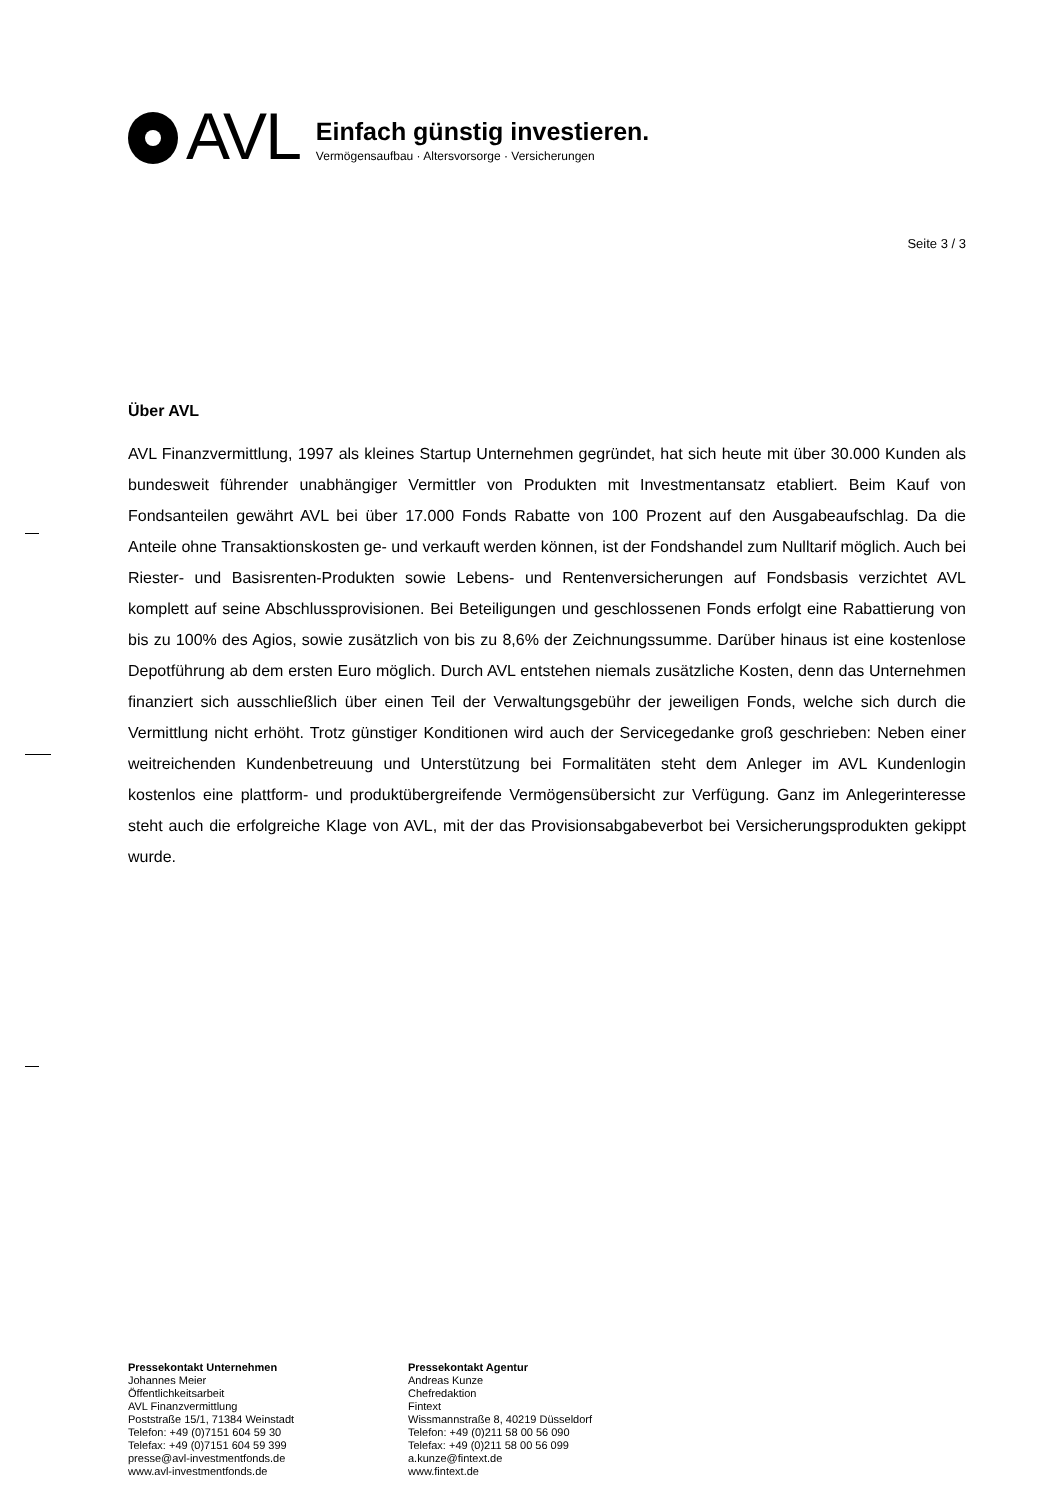AVL
Einfach günstig investieren.
Vermögensaufbau · Altersvorsorge · Versicherungen
Seite 3 / 3
Über AVL
AVL Finanzvermittlung, 1997 als kleines Startup Unternehmen gegründet, hat sich heute mit über 30.000 Kunden als bundesweit führender unabhängiger Vermittler von Produkten mit Investmentansatz etabliert. Beim Kauf von Fondsanteilen gewährt AVL bei über 17.000 Fonds Rabatte von 100 Prozent auf den Ausgabeaufschlag. Da die Anteile ohne Transaktionskosten ge- und verkauft werden können, ist der Fondshandel zum Nulltarif möglich. Auch bei Riester- und Basisrenten-Produkten sowie Lebens- und Rentenversicherungen auf Fondsbasis verzichtet AVL komplett auf seine Abschlussprovisionen. Bei Beteiligungen und geschlossenen Fonds erfolgt eine Rabattierung von bis zu 100% des Agios, sowie zusätzlich von bis zu 8,6% der Zeichnungssumme. Darüber hinaus ist eine kostenlose Depotführung ab dem ersten Euro möglich. Durch AVL entstehen niemals zusätzliche Kosten, denn das Unternehmen finanziert sich ausschließlich über einen Teil der Verwaltungsgebühr der jeweiligen Fonds, welche sich durch die Vermittlung nicht erhöht. Trotz günstiger Konditionen wird auch der Servicegedanke groß geschrieben: Neben einer weitreichenden Kundenbetreuung und Unterstützung bei Formalitäten steht dem Anleger im AVL Kundenlogin kostenlos eine plattform- und produktübergreifende Vermögensübersicht zur Verfügung. Ganz im Anlegerinteresse steht auch die erfolgreiche Klage von AVL, mit der das Provisionsabgabeverbot bei Versicherungsprodukten gekippt wurde.
Pressekontakt Unternehmen
Johannes Meier
Öffentlichkeitsarbeit
AVL Finanzvermittlung
Poststraße 15/1, 71384 Weinstadt
Telefon: +49 (0)7151 604 59 30
Telefax: +49 (0)7151 604 59 399
presse@avl-investmentfonds.de
www.avl-investmentfonds.de
Pressekontakt Agentur
Andreas Kunze
Chefredaktion
Fintext
Wissmannstraße 8, 40219 Düsseldorf
Telefon: +49 (0)211 58 00 56 090
Telefax: +49 (0)211 58 00 56 099
a.kunze@fintext.de
www.fintext.de